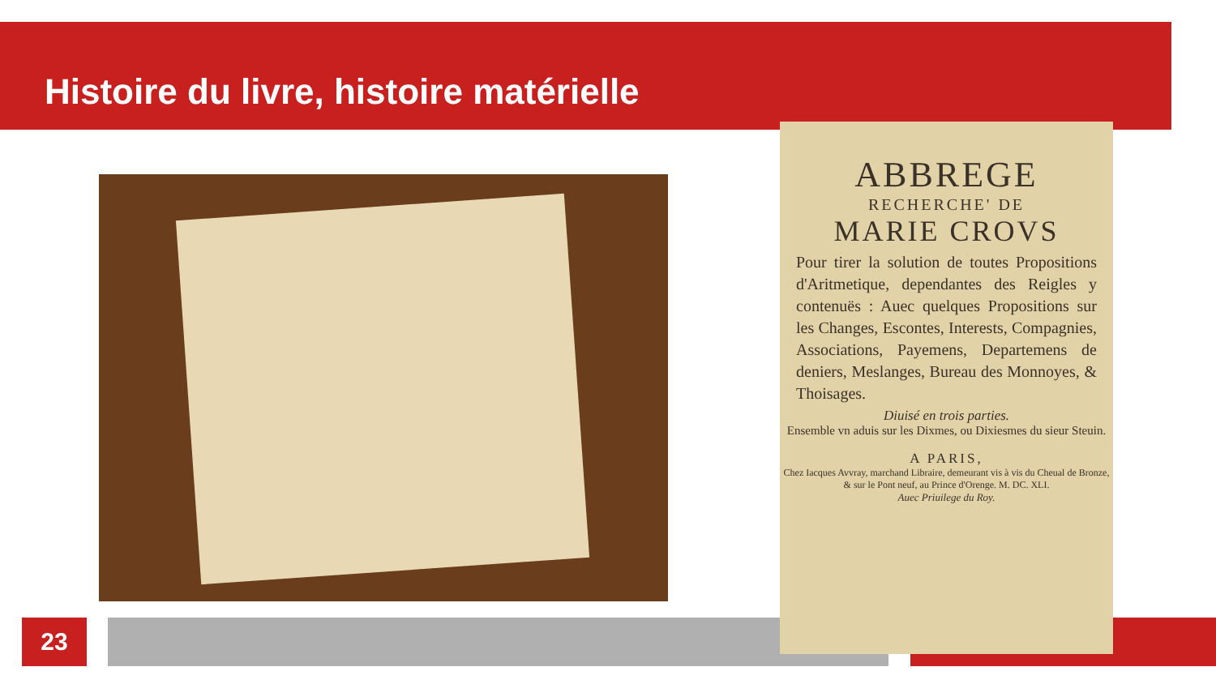Histoire du livre, histoire matérielle
ABBREGE
RECHERCHE' DE
MARIE CROVS
Pour tirer la solution de toutes Propositions d'Aritmetique, dependantes des Reigles y contenuës : Auec quelques Propositions sur les Changes, Escontes, Interests, Compagnies, Associations, Payemens, Departemens de deniers, Meslanges, Bureau des Monnoyes, & Thoisages.
Diuisé en trois parties.
Ensemble vn aduis sur les Dixmes, ou Dixiesmes du sieur Steuin.
A PARIS,
Chez Iacques Avvray, marchand Libraire, demeurant vis à vis du Cheual de Bronze, & sur le Pont neuf, au Prince d'Orenge. M. DC. XLI.
Auec Priuilege du Roy.
23